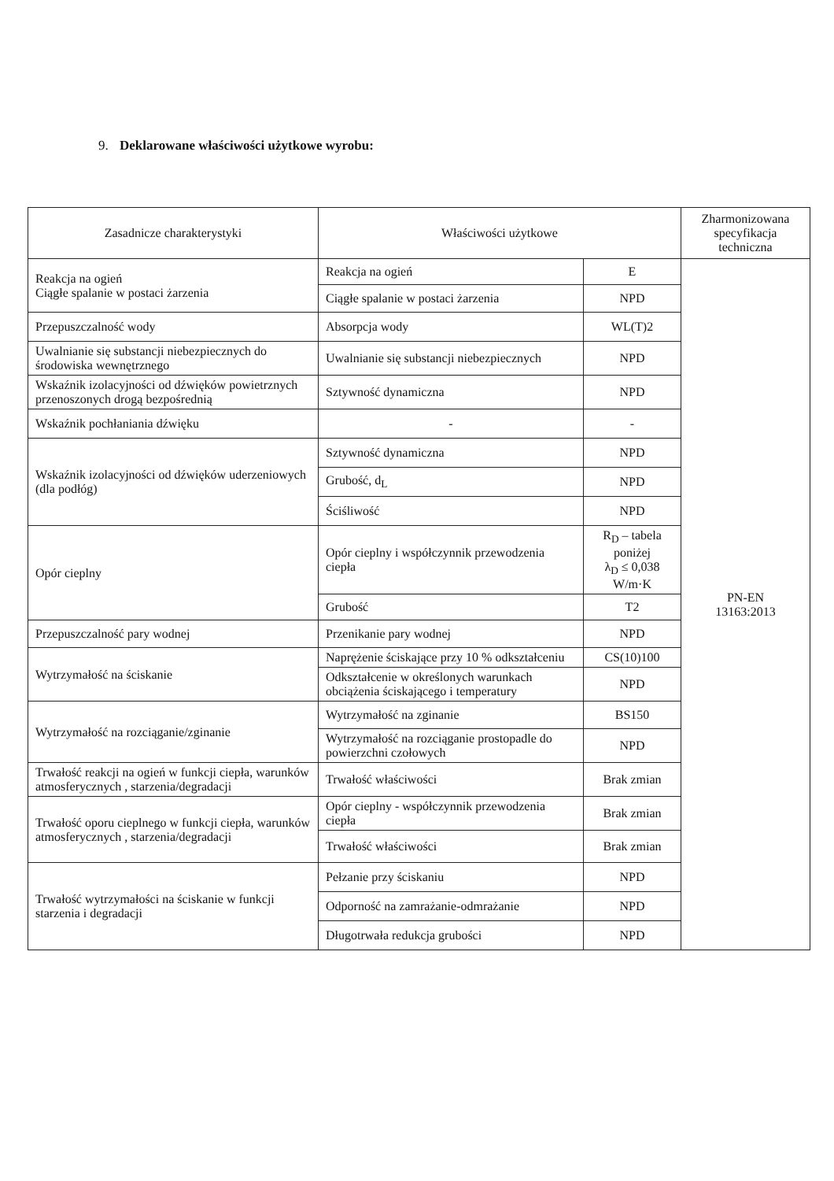9. Deklarowane właściwości użytkowe wyrobu:
| Zasadnicze charakterystyki | Właściwości użytkowe | | Zharmonizowana specyfikacja techniczna |
| --- | --- | --- | --- |
| Reakcja na ogień Ciągłe spalanie w postaci żarzenia | Reakcja na ogień | E | PN-EN 13163:2013 |
| | Ciągłe spalanie w postaci żarzenia | NPD | |
| Przepuszczalność wody | Absorpcja wody | WL(T)2 | |
| Uwalnianie się substancji niebezpiecznych do środowiska wewnętrznego | Uwalnianie się substancji niebezpiecznych | NPD | |
| Wskaźnik izolacyjności od dźwięków powietrznych przenoszonych drogą bezpośrednią | Sztywność dynamiczna | NPD | |
| Wskaźnik pochłaniania dźwięku | - | - | |
| Wskaźnik izolacyjności od dźwięków uderzeniowych (dla podłóg) | Sztywność dynamiczna | NPD | |
| | Grubość, d<sub>L</sub> | NPD | |
| | Ściśliwość | NPD | |
| Opór cieplny | Opór cieplny i współczynnik przewodzenia ciepła | R<sub>D</sub> – tabela poniżej λ<sub>D</sub> ≤ 0,038 W/m·K | |
| | Grubość | T2 | |
| Przepuszczalność pary wodnej | Przenikanie pary wodnej | NPD | |
| Wytrzymałość na ściskanie | Naprężenie ściskające przy 10 % odkształceniu | CS(10)100 | |
| | Odkształcenie w określonych warunkach obciążenia ściskającego i temperatury | NPD | |
| Wytrzymałość na rozciąganie/zginanie | Wytrzymałość na zginanie | BS150 | |
| | Wytrzymałość na rozciąganie prostopadle do powierzchni czołowych | NPD | |
| Trwałość reakcji na ogień w funkcji ciepła, warunków atmosferycznych , starzenia/degradacji | Trwałość właściwości | Brak zmian | |
| Trwałość oporu cieplnego w funkcji ciepła, warunków atmosferycznych , starzenia/degradacji | Opór cieplny - współczynnik przewodzenia ciepła | Brak zmian | |
| | Trwałość właściwości | Brak zmian | |
| Trwałość wytrzymałości na ściskanie w funkcji starzenia i degradacji | Pełzanie przy ściskaniu | NPD | |
| | Odporność na zamrażanie-odmrażanie | NPD | |
| | Długotrwała redukcja grubości | NPD | |